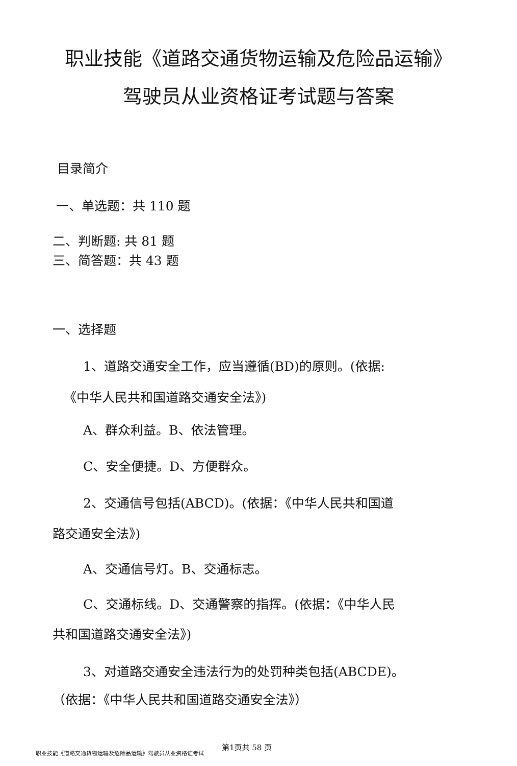职业技能《道路交通货物运输及危险品运输》
驾驶员从业资格证考试题与答案
目录简介
一、单选题：共 110 题
二、判断题: 共 81 题
三、简答题：共 43 题
一、选择题
1、道路交通安全工作，应当遵循(BD)的原则。(依据:
《中华人民共和国道路交通安全法》)
A、群众利益。B、依法管理。
C、安全便捷。D、方便群众。
2、交通信号包括(ABCD)。(依据：《中华人民共和国道
路交通安全法》)
A、交通信号灯。B、交通标志。
C、交通标线。D、交通警察的指挥。(依据：《中华人民
共和国道路交通安全法》)
3、对道路交通安全违法行为的处罚种类包括(ABCDE)。
（依据：《中华人民共和国道路交通安全法》）
第1页共 58 页
职业技能《道路交通货物运输及危险品运输》驾驶员从业资格证考试